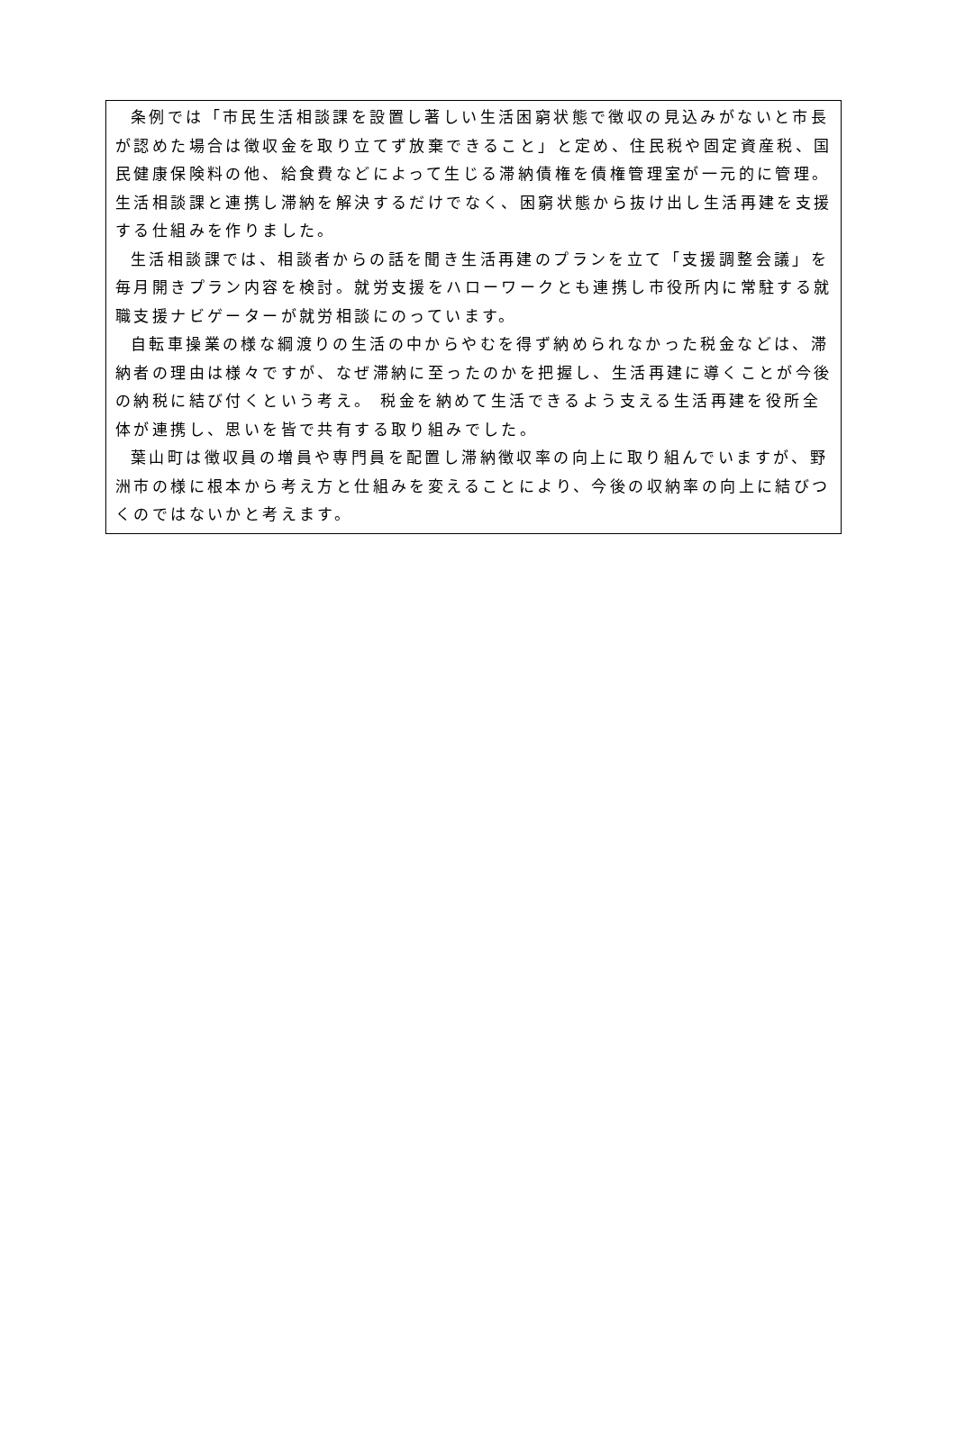条例では「市民生活相談課を設置し著しい生活困窮状態で徴収の見込みがないと市長が認めた場合は徴収金を取り立てず放棄できること」と定め、住民税や固定資産税、国民健康保険料の他、給食費などによって生じる滞納債権を債権管理室が一元的に管理。生活相談課と連携し滞納を解決するだけでなく、困窮状態から抜け出し生活再建を支援する仕組みを作りました。
生活相談課では、相談者からの話を聞き生活再建のプランを立て「支援調整会議」を毎月開きプラン内容を検討。就労支援をハローワークとも連携し市役所内に常駐する就職支援ナビゲーターが就労相談にのっています。
自転車操業の様な綱渡りの生活の中からやむを得ず納められなかった税金などは、滞納者の理由は様々ですが、なぜ滞納に至ったのかを把握し、生活再建に導くことが今後の納税に結び付くという考え。 税金を納めて生活できるよう支える生活再建を役所全体が連携し、思いを皆で共有する取り組みでした。
葉山町は徴収員の増員や専門員を配置し滞納徴収率の向上に取り組んでいますが、野洲市の様に根本から考え方と仕組みを変えることにより、今後の収納率の向上に結びつくのではないかと考えます。